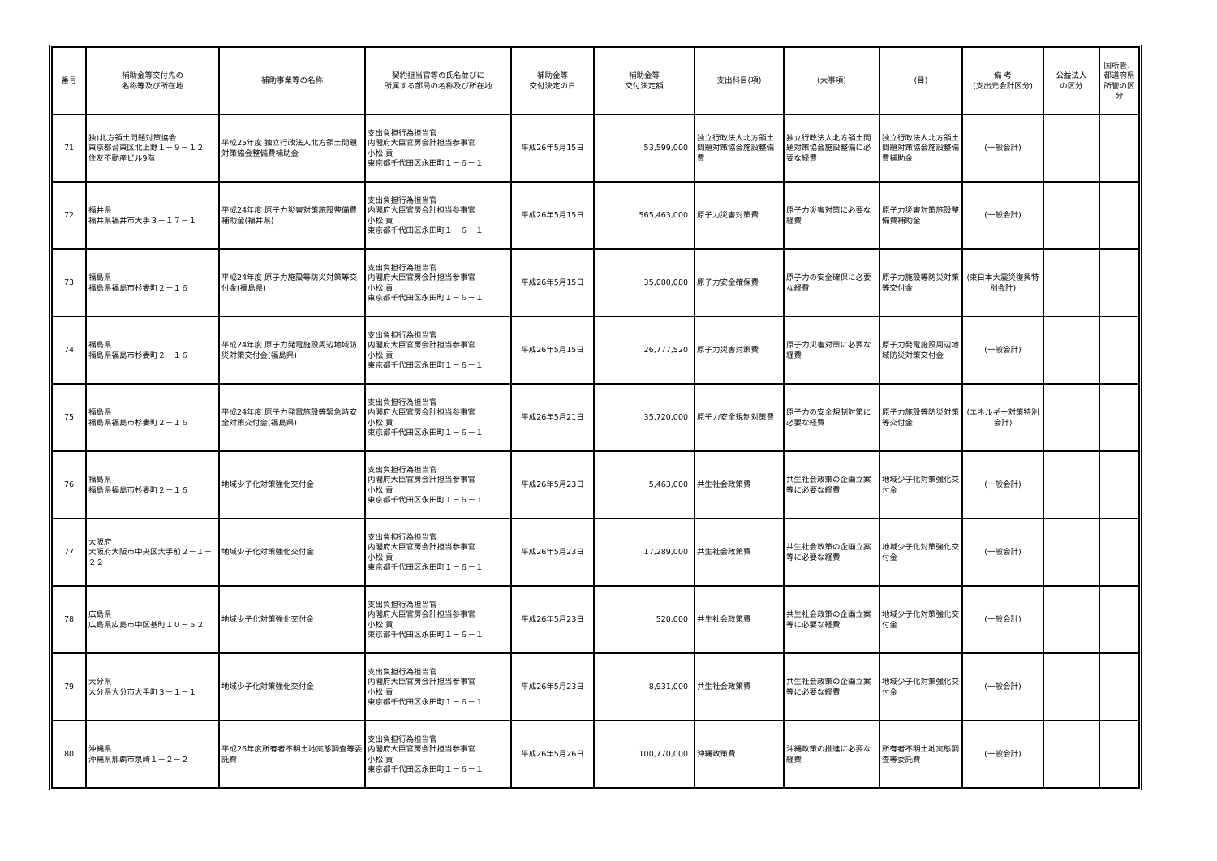| 番号 | 補助金等交付先の 名称等及び所在地 | 補助事業等の名称 | 契約担当官等の氏名並びに 所属する部局の名称及び所在地 | 補助金等 交付決定の日 | 補助金等 交付決定額 | 支出科目(項) | (大事項) | (目) | 備 考 (支出元会計区分) | 公益法人 の区分 | 国所管、 都道府県 所管の区分 |
| --- | --- | --- | --- | --- | --- | --- | --- | --- | --- | --- | --- |
| 71 | 独)北方領土問題対策協会 東京都台東区北上野１－９－１２ 住友不動産ビル9階 | 平成25年度 独立行政法人北方領土問題対策協会整備費補助金 | 支出負担行為担当官 内閣府大臣官房会計担当参事官 小松 貢 東京都千代田区永田町１－６－１ | 平成26年5月15日 | 53,599,000 | 独立行政法人北方領土問題対策協会施設整備費 | 独立行政法人北方領土問題対策協会施設整備に必要な経費 | 独立行政法人北方領土問題対策協会施設整備費補助金 | (一般会計) | | |
| 72 | 福井県 福井県福井市大手３－１７－１ | 平成24年度 原子力災害対策施設整備費補助金(福井県) | 支出負担行為担当官 内閣府大臣官房会計担当参事官 小松 貢 東京都千代田区永田町１－６－１ | 平成26年5月15日 | 565,463,000 | 原子力災害対策費 | 原子力災害対策に必要な経費 | 原子力災害対策施設整備費補助金 | (一般会計) | | |
| 73 | 福島県 福島県福島市杉妻町２－１６ | 平成24年度 原子力施設等防災対策等交付金(福島県) | 支出負担行為担当官 内閣府大臣官房会計担当参事官 小松 貢 東京都千代田区永田町１－６－１ | 平成26年5月15日 | 35,080,080 | 原子力安全確保費 | 原子力の安全確保に必要な経費 | 原子力施設等防災対策等交付金 | (東日本大震災復興特別会計) | | |
| 74 | 福島県 福島県福島市杉妻町２－１６ | 平成24年度 原子力発電施設周辺地域防災対策交付金(福島県) | 支出負担行為担当官 内閣府大臣官房会計担当参事官 小松 貢 東京都千代田区永田町１－６－１ | 平成26年5月15日 | 26,777,520 | 原子力災害対策費 | 原子力災害対策に必要な経費 | 原子力発電施設周辺地域防災対策交付金 | (一般会計) | | |
| 75 | 福島県 福島県福島市杉妻町２－１６ | 平成24年度 原子力発電施設等緊急時安全対策交付金(福島県) | 支出負担行為担当官 内閣府大臣官房会計担当参事官 小松 貢 東京都千代田区永田町１－６－１ | 平成26年5月21日 | 35,720,000 | 原子力安全規制対策費 | 原子力の安全規制対策に必要な経費 | 原子力施設等防災対策等交付金 | (エネルギー対策特別会計) | | |
| 76 | 福島県 福島県福島市杉妻町２－１６ | 地域少子化対策強化交付金 | 支出負担行為担当官 内閣府大臣官房会計担当参事官 小松 貢 東京都千代田区永田町１－６－１ | 平成26年5月23日 | 5,463,000 | 共生社会政策費 | 共生社会政策の企画立案等に必要な経費 | 地域少子化対策強化交付金 | (一般会計) | | |
| 77 | 大阪府 大阪府大阪市中央区大手前２－１－２２ | 地域少子化対策強化交付金 | 支出負担行為担当官 内閣府大臣官房会計担当参事官 小松 貢 東京都千代田区永田町１－６－１ | 平成26年5月23日 | 17,289,000 | 共生社会政策費 | 共生社会政策の企画立案等に必要な経費 | 地域少子化対策強化交付金 | (一般会計) | | |
| 78 | 広島県 広島県広島市中区基町１０－５２ | 地域少子化対策強化交付金 | 支出負担行為担当官 内閣府大臣官房会計担当参事官 小松 貢 東京都千代田区永田町１－６－１ | 平成26年5月23日 | 520,000 | 共生社会政策費 | 共生社会政策の企画立案等に必要な経費 | 地域少子化対策強化交付金 | (一般会計) | | |
| 79 | 大分県 大分県大分市大手町３－１－１ | 地域少子化対策強化交付金 | 支出負担行為担当官 内閣府大臣官房会計担当参事官 小松 貢 東京都千代田区永田町１－６－１ | 平成26年5月23日 | 8,931,000 | 共生社会政策費 | 共生社会政策の企画立案等に必要な経費 | 地域少子化対策強化交付金 | (一般会計) | | |
| 80 | 沖縄県 沖縄県那覇市泉崎１－２－２ | 平成26年度所有者不明土地実態調査等委託費 | 支出負担行為担当官 内閣府大臣官房会計担当参事官 小松 貢 東京都千代田区永田町１－６－１ | 平成26年5月26日 | 100,770,000 | 沖縄政策費 | 沖縄政策の推進に必要な経費 | 所有者不明土地実態調査等委託費 | (一般会計) | | |